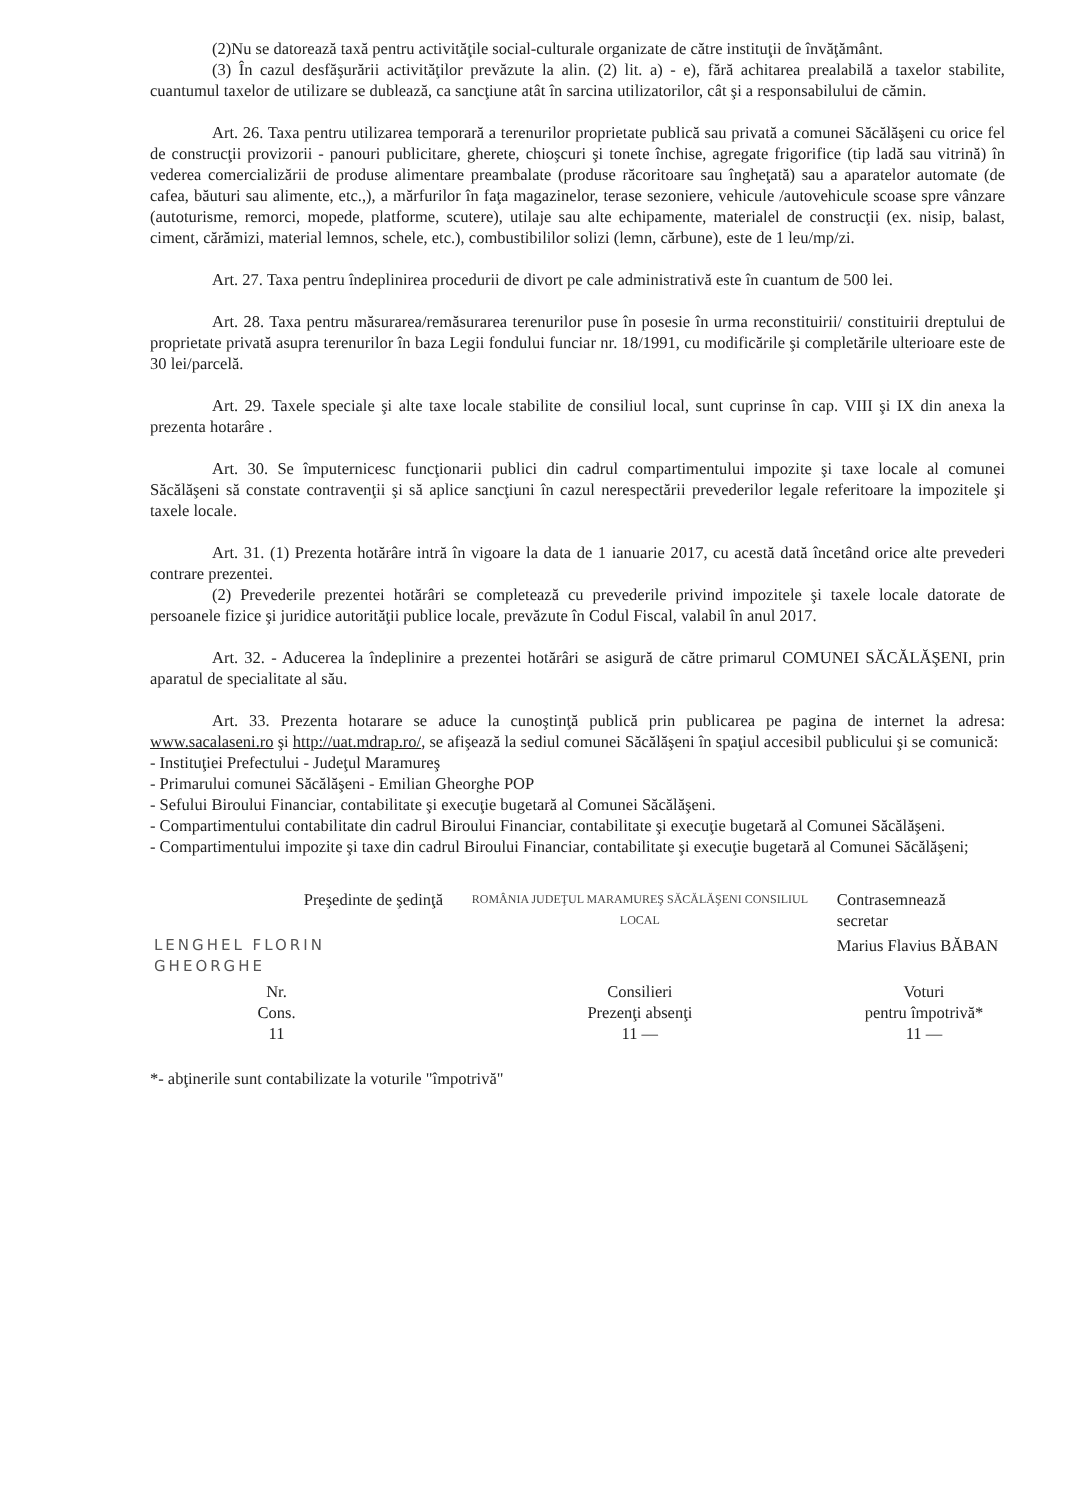(2)Nu se datorează taxă pentru activităţile social-culturale organizate de către instituţii de învăţământ.
(3) În cazul desfăşurării activităţilor prevăzute la alin. (2) lit. a) - e), fără achitarea prealabilă a taxelor stabilite, cuantumul taxelor de utilizare se dublează, ca sancţiune atât în sarcina utilizatorilor, cât şi a responsabilului de cămin.
Art. 26. Taxa pentru utilizarea temporară a terenurilor proprietate publică sau privată a comunei Săcălăşeni cu orice fel de construcţii provizorii - panouri publicitare, gherete, chioşcuri şi tonete închise, agregate frigorifice (tip ladă sau vitrină) în vederea comercializării de produse alimentare preambalate (produse răcoritoare sau îngheţată) sau a aparatelor automate (de cafea, băuturi sau alimente, etc.,), a mărfurilor în faţa magazinelor, terase sezoniere, vehicule /autovehicule scoase spre vânzare (autoturisme, remorci, mopede, platforme, scutere), utilaje sau alte echipamente, materialel de construcţii (ex. nisip, balast, ciment, cărămizi, material lemnos, schele, etc.), combustibililor solizi (lemn, cărbune), este de 1 leu/mp/zi.
Art. 27. Taxa pentru îndeplinirea procedurii de divort pe cale administrativă este în cuantum de 500 lei.
Art. 28. Taxa pentru măsurarea/remăsurarea terenurilor puse în posesie în urma reconstituirii/ constituirii dreptului de proprietate privată asupra terenurilor în baza Legii fondului funciar nr. 18/1991, cu modificările şi completările ulterioare este de 30 lei/parcelă.
Art. 29. Taxele speciale şi alte taxe locale stabilite de consiliul local, sunt cuprinse în cap. VIII şi IX din anexa la prezenta hotarâre .
Art. 30. Se împuternicesc funcţionarii publici din cadrul compartimentului impozite şi taxe locale al comunei Săcălăşeni să constate contravenţii şi să aplice sancţiuni în cazul nerespectării prevederilor legale referitoare la impozitele şi taxele locale.
Art. 31. (1) Prezenta hotărâre intră în vigoare la data de 1 ianuarie 2017, cu acestă dată încetând orice alte prevederi contrare prezentei.
(2) Prevederile prezentei hotărâri se completează cu prevederile privind impozitele şi taxele locale datorate de persoanele fizice şi juridice autorităţii publice locale, prevăzute în Codul Fiscal, valabil în anul 2017.
Art. 32. - Aducerea la îndeplinire a prezentei hotărâri se asigură de către primarul COMUNEI SĂCĂLĂŞENI, prin aparatul de specialitate al său.
Art. 33. Prezenta hotarare se aduce la cunoştinţă publică prin publicarea pe pagina de internet la adresa: www.sacalaseni.ro şi http://uat.mdrap.ro/, se afişează la sediul comunei Săcălăşeni în spaţiul accesibil publicului şi se comunică:
- Instituţiei Prefectului - Judeţul Maramureş
- Primarului comunei Săcălăşeni - Emilian Gheorghe POP
- Sefului Biroului Financiar, contabilitate şi execuţie bugetară al Comunei Săcălăşeni.
- Compartimentului contabilitate din cadrul Biroului Financiar, contabilitate şi execuţie bugetară al Comunei Săcălăşeni.
- Compartimentului impozite şi taxe din cadrul Biroului Financiar, contabilitate şi execuţie bugetară al Comunei Săcălăşeni;
| Preşedinte de şedinţă | | ROMÂNIA JUDEŢUL MARAMUREŞ SĂCĂLĂŞENI CONSILIUL LOCAL | Contrasemnează secretar | |
| LENGHEL FLORIN GHEORGHE | | | Marius Flavius BĂBAN | |
| Nr. Cons. 11 | | Consilieri Prezenţi absenţi 11 — | | Voturi pentru împotrivă* 11 — |
*- abţinerile sunt contabilizate la voturile "împotrivă"